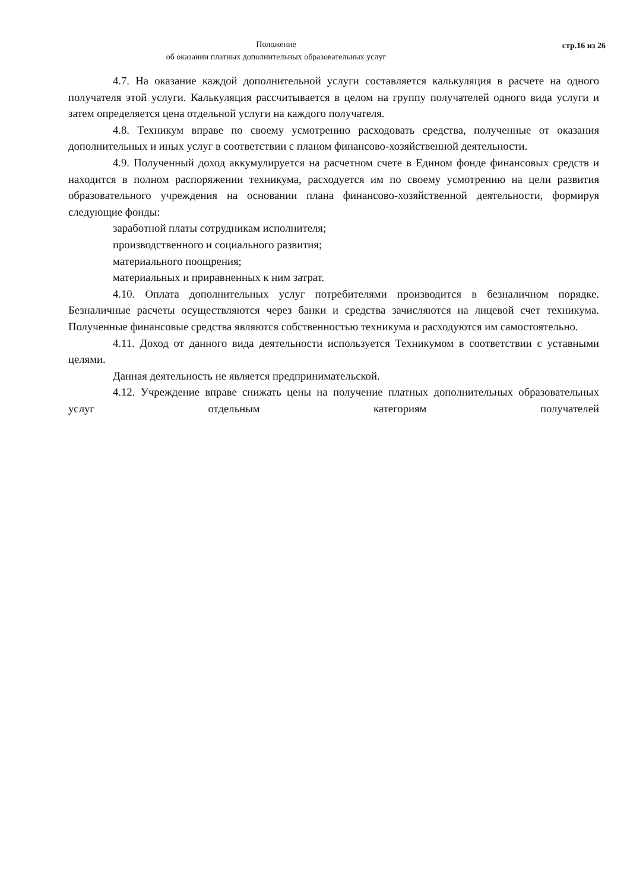Положение
об оказании платных дополнительных образовательных услуг
стр.16 из 26
4.7. На оказание каждой дополнительной услуги составляется калькуляция в расчете на одного получателя этой услуги. Калькуляция рассчитывается в целом на группу получателей одного вида услуги и затем определяется цена отдельной услуги на каждого получателя.
4.8. Техникум вправе по своему усмотрению расходовать средства, полученные от оказания дополнительных и иных услуг в соответствии с планом финансово-хозяйственной деятельности.
4.9. Полученный доход аккумулируется на расчетном счете в Едином фонде финансовых средств и находится в полном распоряжении техникума, расходуется им по своему усмотрению на цели развития образовательного учреждения на основании плана финансово-хозяйственной деятельности, формируя следующие фонды:
заработной платы сотрудникам исполнителя;
производственного и социального развития;
материального поощрения;
материальных и приравненных к ним затрат.
4.10. Оплата дополнительных услуг потребителями производится в безналичном порядке. Безналичные расчеты осуществляются через банки и средства зачисляются на лицевой счет техникума. Полученные финансовые средства являются собственностью техникума и расходуются им самостоятельно.
4.11. Доход от данного вида деятельности используется Техникумом в соответствии с уставными целями.
Данная деятельность не является предпринимательской.
4.12. Учреждение вправе снижать цены на получение платных дополнительных образовательных услуг отдельным категориям получателей